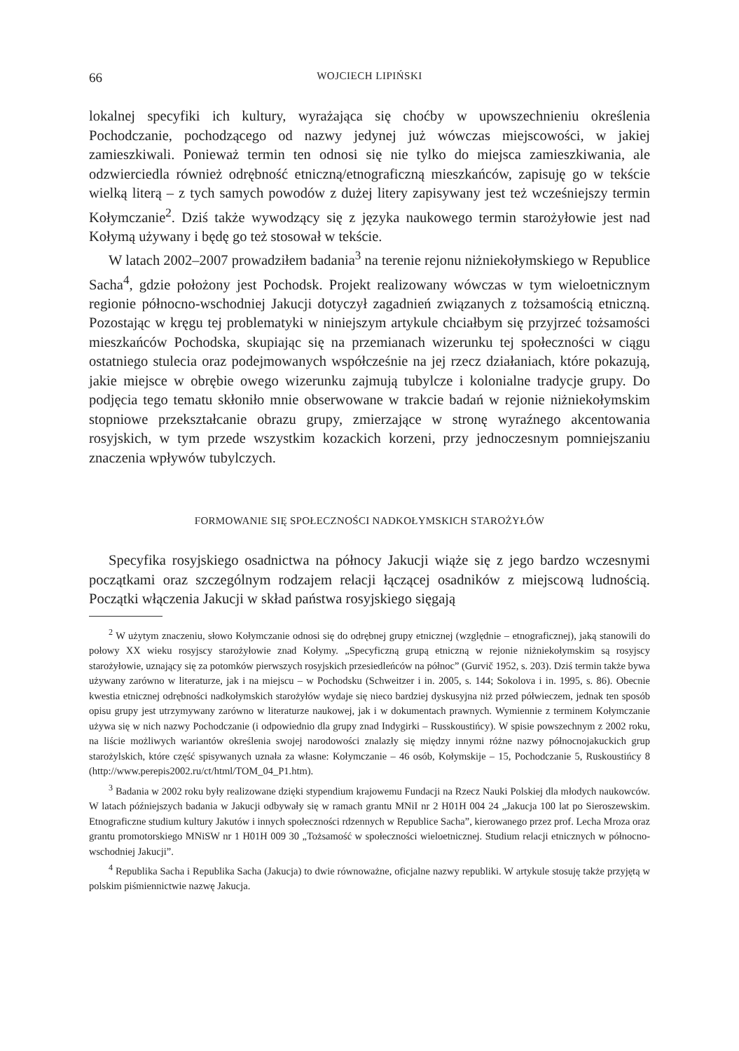66 WOJCIECH LIPIŃSKI
lokalnej specyfiki ich kultury, wyrażająca się choćby w upowszechnieniu określenia Pochodczanie, pochodzącego od nazwy jedynej już wówczas miejscowości, w jakiej zamieszkiwali. Ponieważ termin ten odnosi się nie tylko do miejsca zamieszkiwania, ale odzwierciedla również odrębność etniczną/etnograficzną mieszkańców, zapisuję go w tekście wielką literą – z tych samych powodów z dużej litery zapisywany jest też wcześniejszy termin Kołymczanie<sup>2</sup>. Dziś także wywodzący się z języka naukowego termin starożyłowie jest nad Kołymą używany i będę go też stosował w tekście.
W latach 2002–2007 prowadziłem badania<sup>3</sup> na terenie rejonu niżniekołymskiego w Republice Sacha<sup>4</sup>, gdzie położony jest Pochodsk. Projekt realizowany wówczas w tym wieloetnicznym regionie północno-wschodniej Jakucji dotyczył zagadnień związanych z tożsamością etniczną. Pozostając w kręgu tej problematyki w niniejszym artykule chciałbym się przyjrzeć tożsamości mieszkańców Pochodska, skupiając się na przemianach wizerunku tej społeczności w ciągu ostatniego stulecia oraz podejmowanych współcześnie na jej rzecz działaniach, które pokazują, jakie miejsce w obrębie owego wizerunku zajmują tubylcze i kolonialne tradycje grupy. Do podjęcia tego tematu skłoniło mnie obserwowane w trakcie badań w rejonie niżniekołymskim stopniowe przekształcanie obrazu grupy, zmierzające w stronę wyraźnego akcentowania rosyjskich, w tym przede wszystkim kozackich korzeni, przy jednoczesnym pomniejszaniu znaczenia wpływów tubylczych.
FORMOWANIE SIĘ SPOŁECZNOŚCI NADKOŁYMSKICH STAROŻYŁÓW
Specyfika rosyjskiego osadnictwa na północy Jakucji wiąże się z jego bardzo wczesnymi początkami oraz szczególnym rodzajem relacji łączącej osadników z miejscową ludnością. Początki włączenia Jakucji w skład państwa rosyjskiego sięgają
<sup>2</sup> W użytym znaczeniu, słowo Kołymczanie odnosi się do odrębnej grupy etnicznej (względnie – etnograficznej), jaką stanowili do połowy XX wieku rosyjscy starożyłowie znad Kołymy. „Specyficzną grupą etniczną w rejonie niżniekołymskim są rosyjscy starożyłowie, uznający się za potomków pierwszych rosyjskich przesiedleńców na północ” (Gurvič 1952, s. 203). Dziś termin także bywa używany zarówno w literaturze, jak i na miejscu – w Pochodsku (Schweitzer i in. 2005, s. 144; Sokolova i in. 1995, s. 86). Obecnie kwestia etnicznej odrębności nadkołymskich starożyłów wydaje się nieco bardziej dyskusyjna niż przed półwieczem, jednak ten sposób opisu grupy jest utrzymywany zarówno w literaturze naukowej, jak i w dokumentach prawnych. Wymiennie z terminem Kołymczanie używa się w nich nazwy Pochodczanie (i odpowiednio dla grupy znad Indygirki – Russkoustińcy). W spisie powszechnym z 2002 roku, na liście możliwych wariantów określenia swojej narodowości znalazły się między innymi różne nazwy północnojakuckich grup starożylskich, które część spisywanych uznała za własne: Kołymczanie – 46 osób, Kołymskije – 15, Pochodczanie 5, Ruskoustińcy 8 (http://www.perepis2002.ru/ct/html/TOM_04_P1.htm).
<sup>3</sup> Badania w 2002 roku były realizowane dzięki stypendium krajowemu Fundacji na Rzecz Nauki Polskiej dla młodych naukowców. W latach późniejszych badania w Jakucji odbywały się w ramach grantu MNiI nr 2 H01H 004 24 „Jakucja 100 lat po Sieroszewskim. Etnograficzne studium kultury Jakutów i innych społeczności rdzennych w Republice Sacha”, kierowanego przez prof. Lecha Mroza oraz grantu promotorskiego MNiSW nr 1 H01H 009 30 „Tożsamość w społeczności wieloetnicznej. Studium relacji etnicznych w północno-wschodniej Jakucji”.
<sup>4</sup> Republika Sacha i Republika Sacha (Jakucja) to dwie równoważne, oficjalne nazwy republiki. W artykule stosuję także przyjętą w polskim piśmiennictwie nazwę Jakucja.